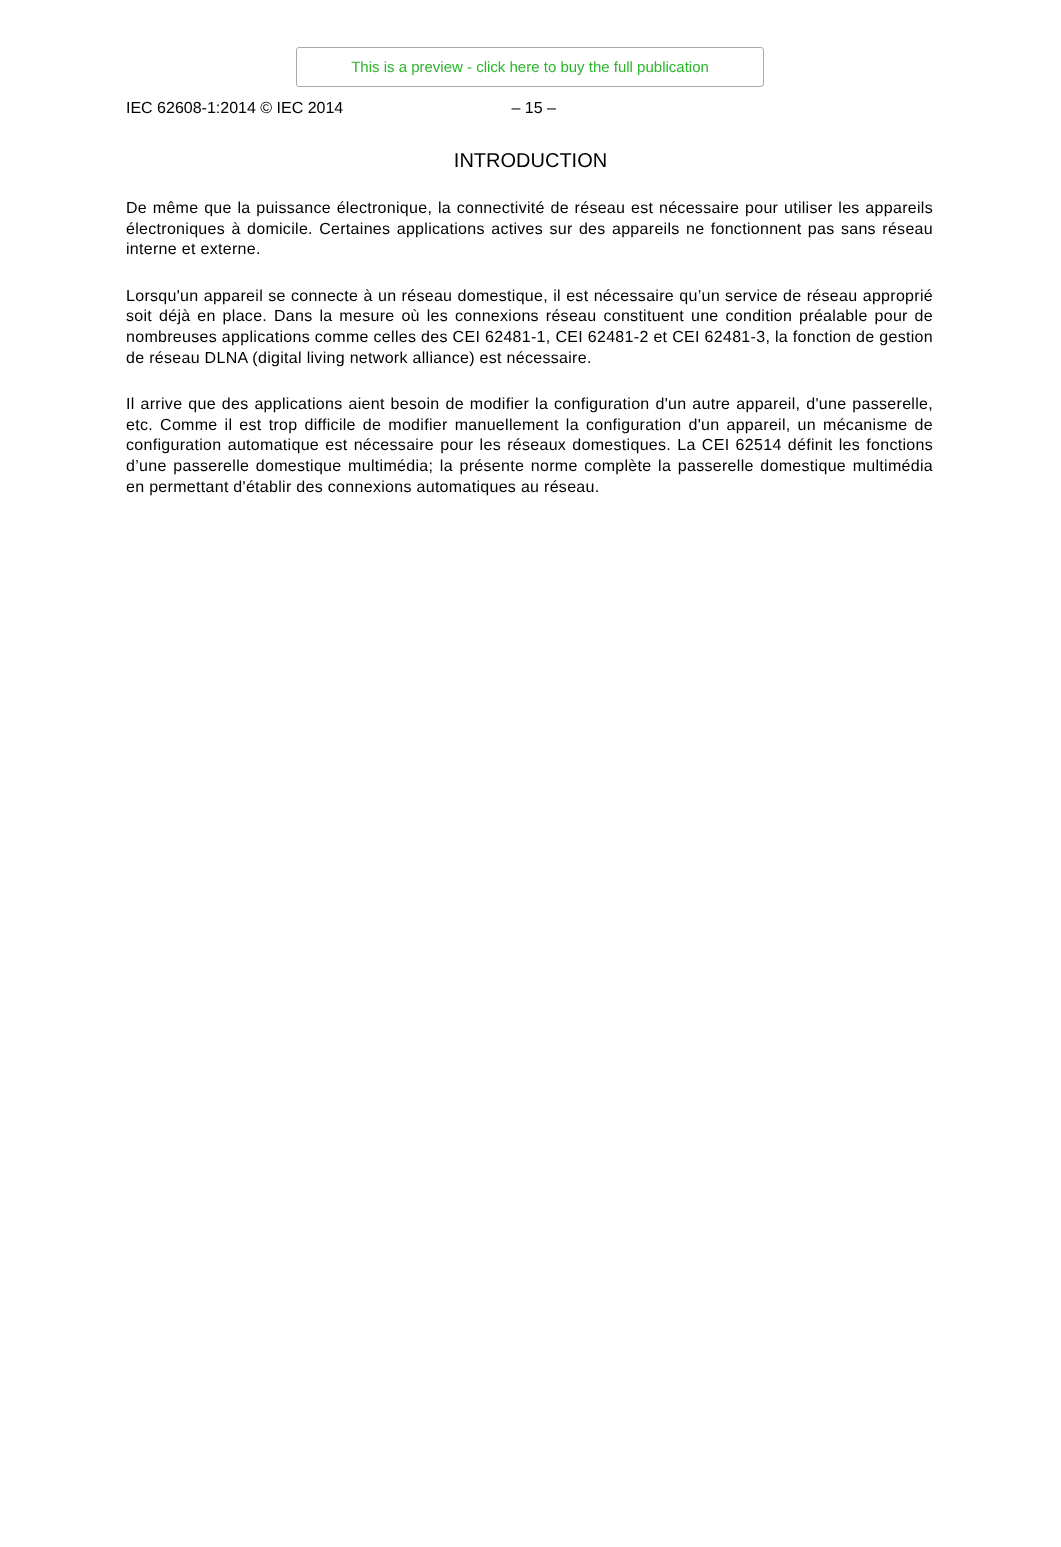This is a preview - click here to buy the full publication
IEC 62608-1:2014 © IEC 2014 – 15 –
INTRODUCTION
De même que la puissance électronique, la connectivité de réseau est nécessaire pour utiliser les appareils électroniques à domicile. Certaines applications actives sur des appareils ne fonctionnent pas sans réseau interne et externe.
Lorsqu'un appareil se connecte à un réseau domestique, il est nécessaire qu’un service de réseau approprié soit déjà en place. Dans la mesure où les connexions réseau constituent une condition préalable pour de nombreuses applications comme celles des CEI 62481-1, CEI 62481-2 et CEI 62481-3, la fonction de gestion de réseau DLNA (digital living network alliance) est nécessaire.
Il arrive que des applications aient besoin de modifier la configuration d'un autre appareil, d'une passerelle, etc. Comme il est trop difficile de modifier manuellement la configuration d'un appareil, un mécanisme de configuration automatique est nécessaire pour les réseaux domestiques. La CEI 62514 définit les fonctions d’une passerelle domestique multimédia; la présente norme complète la passerelle domestique multimédia en permettant d'établir des connexions automatiques au réseau.